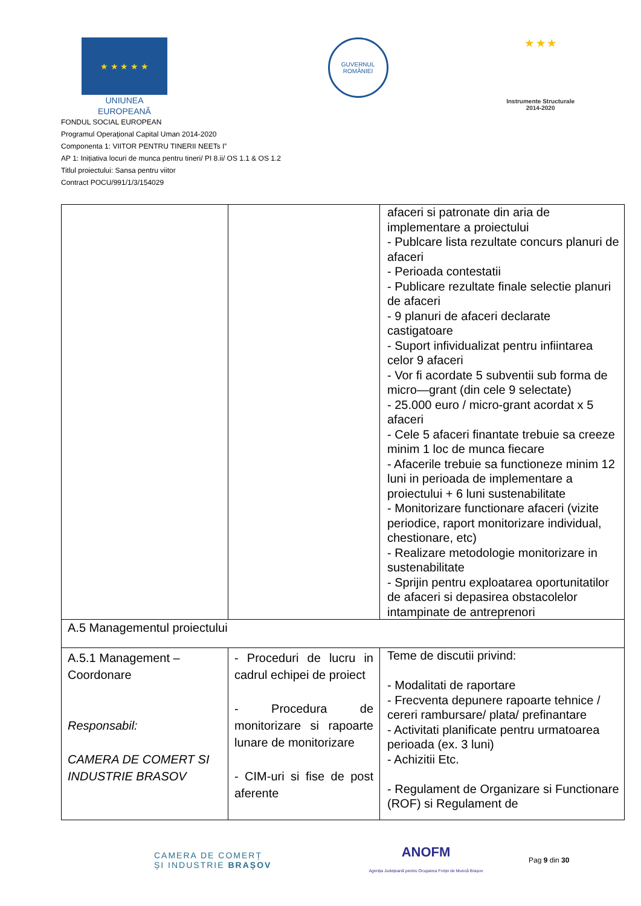★ ★ ★ ★ ★
UNIUNEA EUROPEANĂ
GUVERNUL
ROMÂNIEI
★ ★ ★
Instrumente Structurale
2014-2020
FONDUL SOCIAL EUROPEAN
Programul Operaţional Capital Uman 2014-2020
Componenta 1: VIITOR PENTRU TINERII NEETs I”
AP 1: Inițiativa locuri de munca pentru tineri/ PI 8.ii/ OS 1.1 & OS 1.2
Titlul proiectului: Sansa pentru viitor
Contract POCU/991/1/3/154029
| | | afaceri si patronate din aria de implementare a proiectului - Publcare lista rezultate concurs planuri de afaceri - Perioada contestatii - Publicare rezultate finale selectie planuri de afaceri - 9 planuri de afaceri declarate castigatoare - Suport infividualizat pentru infiintarea celor 9 afaceri - Vor fi acordate 5 subventii sub forma de micro—grant (din cele 9 selectate) - 25.000 euro / micro-grant acordat x 5 afaceri - Cele 5 afaceri finantate trebuie sa creeze minim 1 loc de munca fiecare - Afacerile trebuie sa functioneze minim 12 luni in perioada de implementare a proiectului + 6 luni sustenabilitate - Monitorizare functionare afaceri (vizite periodice, raport monitorizare individual, chestionare, etc) - Realizare metodologie monitorizare in sustenabilitate - Sprijin pentru exploatarea oportunitatilor de afaceri si depasirea obstacolelor intampinate de antreprenori |
| A.5 Managementul proiectului | | |
| A.5.1 Management – Coordonare Responsabil: CAMERA DE COMERT SI INDUSTRIE BRASOV | - Proceduri de lucru in cadrul echipei de proiect - Procedura de monitorizare si rapoarte lunare de monitorizare - CIM-uri si fise de post aferente | Teme de discutii privind: - Modalitati de raportare - Frecventa depunere rapoarte tehnice / cereri rambursare/ plata/ prefinantare - Activitati planificate pentru urmatoarea perioada (ex. 3 luni) - Achizitii Etc. - Regulament de Organizare si Functionare (ROF) si Regulament de |
CAMERA DE COMERȚ
ȘI INDUSTRIE BRAȘOV
ANOFM
Agenția Județeană pentru Ocuparea Forței de Muncă Brașov
Pag 9 din 30